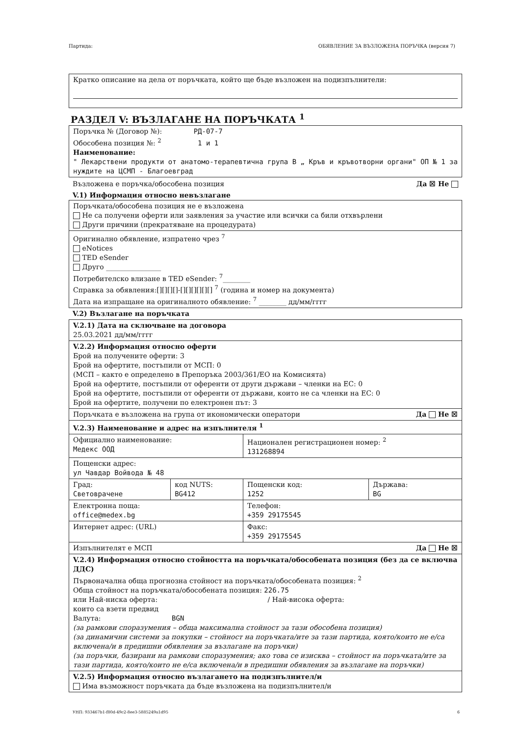Партида: ОБЯВЛЕНИЕ ЗА ВЪЗЛОЖЕНА ПОРЪЧКА (версия 7)
Кратко описание на дела от поръчката, който ще бъде възложен на подизпълнители:
РАЗДЕЛ V: ВЪЗЛАГАНЕ НА ПОРЪЧКАТА <sup>1</sup>
Поръчка № (Договор №): РД-07-7
Обособена позиция №: <sup>2</sup> 1 и 1
Наименование:
" Лекарствени продукти от анатомо-терапевтична група B „ Кръв и кръвотворни органи" ОП № 1 за нуждите на ЦСМП - Благоевград
Възложена е поръчка/обособена позиция Да ☒ Не
V.1) Информация относно невъзлагане
| Поръчката/обособена позиция не е възложена Не са получени оферти или заявления за участие или всички са били отхвърлени Други причини (прекратяване на процедурата) |
| Оригинално обявление, изпратено чрез <sup>7</sup> eNotices TED eSender Друго ________________ Потребителско влизане в TED eSender: <sup>7</sup>________ Справка за обявления:[][][][]-[][][][][][] <sup>7</sup> (година и номер на документа) Дата на изпращане на оригиналното обявление: <sup>7</sup> ________ дд/мм/гггг |
V.2) Възлагане на поръчката
| V.2.1) Дата на сключване на договора 25.03.2021 дд/мм/гггг | | | |
| V.2.2) Информация относно оферти Брой на получените оферти: 3 Брой на офертите, постъпили от МСП: 0 (МСП – както е определено в Препоръка 2003/361/ЕО на Комисията) Брой на офертите, постъпили от оференти от други държави – членки на ЕС: 0 Брой на офертите, постъпили от оференти от държави, които не са членки на ЕС: 0 Брой на офертите, получени по електронен път: 3 | | | |
| Поръчката е възложена на група от икономически оператори Да Не ☒ | | | |
| V.2.3) Наименование и адрес на изпълнителя <sup>1</sup> | | | |
| Официално наименование: Медекс ООД | | Национален регистрационен номер: <sup>2</sup> 131268894 | |
| Пощенски адрес: ул Чавдар Войвода № 48 | | | |
| Град: Световрачене | код NUTS: BG412 | Пощенски код: 1252 | Държава: BG |
| Електронна поща: office@medex.bg | | Телефон: +359 29175545 | |
| Интернет адрес: (URL) | | Факс: +359 29175545 | |
| Изпълнителят е МСП Да Не ☒ | | | |
| V.2.4) Информация относно стойността на поръчката/обособената позиция (без да се включва ДДС) Първоначална обща прогнозна стойност на поръчката/обособената позиция: <sup>2</sup> Обща стойност на поръчката/обособената позиция: 226.75 или Най-ниска оферта: / Най-висока оферта: които са взети предвид Валута: BGN (за рамкови споразумения – обща максимална стойност за тази обособена позиция) (за динамични системи за покупки – стойност на поръчката/ите за тази партида, която/които не е/са включена/и в предишни обявления за възлагане на поръчки) (за поръчки, базирани на рамкови споразумения; ако това се изисква – стойност на поръчката/ите за тази партида, която/които не е/са включена/и в предишни обявления за възлагане на поръчки) | | | |
| V.2.5) Информация относно възлагането на подизпълнител/и Има възможност поръчката да бъде възложена на подизпълнител/и | | | |
УНП: 933467b1-f80d-49c2-8ee3-5885249a1d95 6